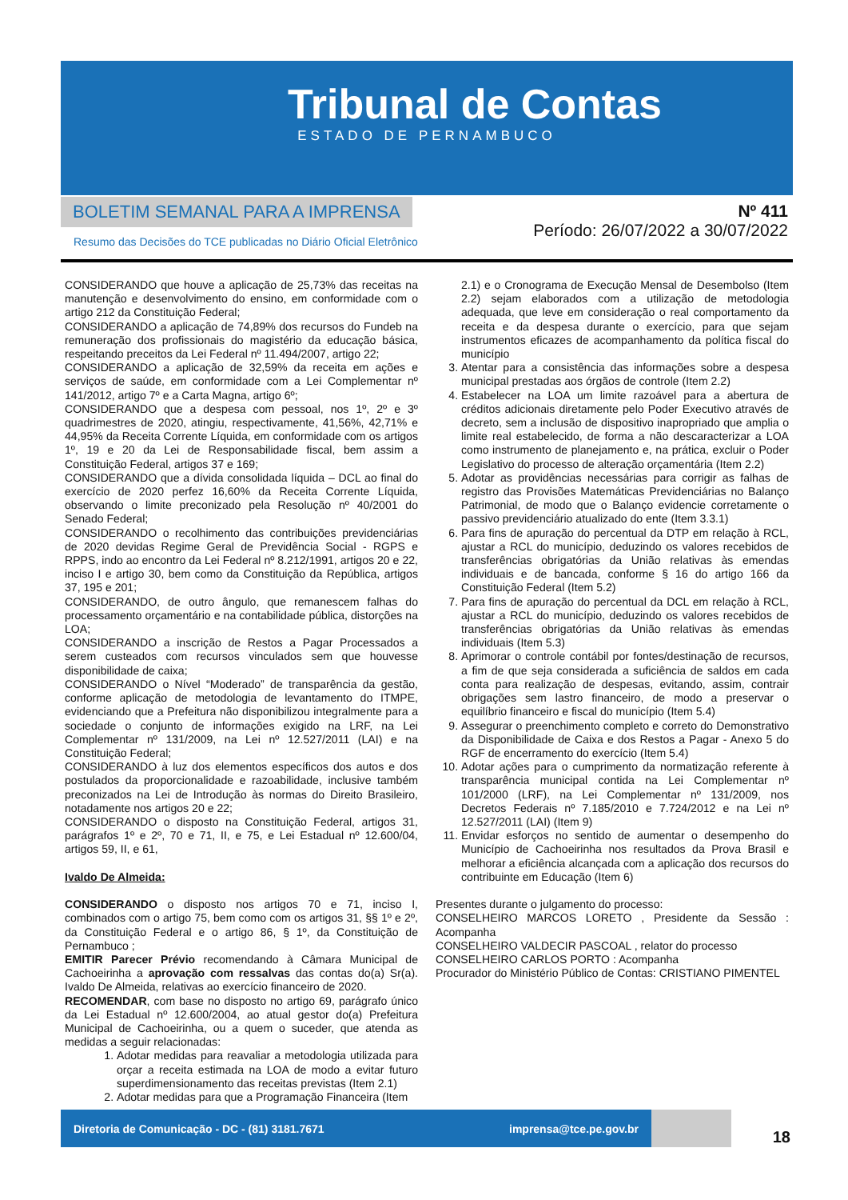Tribunal de Contas
ESTADO DE PERNAMBUCO
BOLETIM SEMANAL PARA A IMPRENSA
Resumo das Decisões do TCE publicadas no Diário Oficial Eletrônico
Nº 411
Período: 26/07/2022 a 30/07/2022
CONSIDERANDO que houve a aplicação de 25,73% das receitas na manutenção e desenvolvimento do ensino, em conformidade com o artigo 212 da Constituição Federal;
CONSIDERANDO a aplicação de 74,89% dos recursos do Fundeb na remuneração dos profissionais do magistério da educação básica, respeitando preceitos da Lei Federal nº 11.494/2007, artigo 22;
CONSIDERANDO a aplicação de 32,59% da receita em ações e serviços de saúde, em conformidade com a Lei Complementar nº 141/2012, artigo 7º e a Carta Magna, artigo 6º;
CONSIDERANDO que a despesa com pessoal, nos 1º, 2º e 3º quadrimestres de 2020, atingiu, respectivamente, 41,56%, 42,71% e 44,95% da Receita Corrente Líquida, em conformidade com os artigos 1º, 19 e 20 da Lei de Responsabilidade fiscal, bem assim a Constituição Federal, artigos 37 e 169;
CONSIDERANDO que a dívida consolidada líquida – DCL ao final do exercício de 2020 perfez 16,60% da Receita Corrente Líquida, observando o limite preconizado pela Resolução nº 40/2001 do Senado Federal;
CONSIDERANDO o recolhimento das contribuições previdenciárias de 2020 devidas Regime Geral de Previdência Social - RGPS e RPPS, indo ao encontro da Lei Federal nº 8.212/1991, artigos 20 e 22, inciso I e artigo 30, bem como da Constituição da República, artigos 37, 195 e 201;
CONSIDERANDO, de outro ângulo, que remanescem falhas do processamento orçamentário e na contabilidade pública, distorções na LOA;
CONSIDERANDO a inscrição de Restos a Pagar Processados a serem custeados com recursos vinculados sem que houvesse disponibilidade de caixa;
CONSIDERANDO o Nível “Moderado” de transparência da gestão, conforme aplicação de metodologia de levantamento do ITMPE, evidenciando que a Prefeitura não disponibilizou integralmente para a sociedade o conjunto de informações exigido na LRF, na Lei Complementar nº 131/2009, na Lei nº 12.527/2011 (LAI) e na Constituição Federal;
CONSIDERANDO à luz dos elementos específicos dos autos e dos postulados da proporcionalidade e razoabilidade, inclusive também preconizados na Lei de Introdução às normas do Direito Brasileiro, notadamente nos artigos 20 e 22;
CONSIDERANDO o disposto na Constituição Federal, artigos 31, parágrafos 1º e 2º, 70 e 71, II, e 75, e Lei Estadual nº 12.600/04, artigos 59, II, e 61,
Ivaldo De Almeida:
CONSIDERANDO o disposto nos artigos 70 e 71, inciso I, combinados com o artigo 75, bem como com os artigos 31, §§ 1º e 2º, da Constituição Federal e o artigo 86, § 1º, da Constituição de Pernambuco ;
EMITIR Parecer Prévio recomendando à Câmara Municipal de Cachoeirinha a aprovação com ressalvas das contas do(a) Sr(a). Ivaldo De Almeida, relativas ao exercício financeiro de 2020.
RECOMENDAR, com base no disposto no artigo 69, parágrafo único da Lei Estadual nº 12.600/2004, ao atual gestor do(a) Prefeitura Municipal de Cachoeirinha, ou a quem o suceder, que atenda as medidas a seguir relacionadas:
1. Adotar medidas para reavaliar a metodologia utilizada para orçar a receita estimada na LOA de modo a evitar futuro superdimensionamento das receitas previstas (Item 2.1)
2. Adotar medidas para que a Programação Financeira (Item
2.1) e o Cronograma de Execução Mensal de Desembolso (Item 2.2) sejam elaborados com a utilização de metodologia adequada, que leve em consideração o real comportamento da receita e da despesa durante o exercício, para que sejam instrumentos eficazes de acompanhamento da política fiscal do município
3. Atentar para a consistência das informações sobre a despesa municipal prestadas aos órgãos de controle (Item 2.2)
4. Estabelecer na LOA um limite razoável para a abertura de créditos adicionais diretamente pelo Poder Executivo através de decreto, sem a inclusão de dispositivo inapropriado que amplia o limite real estabelecido, de forma a não descaracterizar a LOA como instrumento de planejamento e, na prática, excluir o Poder Legislativo do processo de alteração orçamentária (Item 2.2)
5. Adotar as providências necessárias para corrigir as falhas de registro das Provisões Matemáticas Previdenciárias no Balanço Patrimonial, de modo que o Balanço evidencie corretamente o passivo previdenciário atualizado do ente (Item 3.3.1)
6. Para fins de apuração do percentual da DTP em relação à RCL, ajustar a RCL do município, deduzindo os valores recebidos de transferências obrigatórias da União relativas às emendas individuais e de bancada, conforme § 16 do artigo 166 da Constituição Federal (Item 5.2)
7. Para fins de apuração do percentual da DCL em relação à RCL, ajustar a RCL do município, deduzindo os valores recebidos de transferências obrigatórias da União relativas às emendas individuais (Item 5.3)
8. Aprimorar o controle contábil por fontes/destinação de recursos, a fim de que seja considerada a suficiência de saldos em cada conta para realização de despesas, evitando, assim, contrair obrigações sem lastro financeiro, de modo a preservar o equilíbrio financeiro e fiscal do município (Item 5.4)
9. Assegurar o preenchimento completo e correto do Demonstrativo da Disponibilidade de Caixa e dos Restos a Pagar - Anexo 5 do RGF de encerramento do exercício (Item 5.4)
10. Adotar ações para o cumprimento da normatização referente à transparência municipal contida na Lei Complementar nº 101/2000 (LRF), na Lei Complementar nº 131/2009, nos Decretos Federais nº 7.185/2010 e 7.724/2012 e na Lei nº 12.527/2011 (LAI) (Item 9)
11. Envidar esforços no sentido de aumentar o desempenho do Município de Cachoeirinha nos resultados da Prova Brasil e melhorar a eficiência alcançada com a aplicação dos recursos do contribuinte em Educação (Item 6)
Presentes durante o julgamento do processo:
CONSELHEIRO MARCOS LORETO , Presidente da Sessão : Acompanha
CONSELHEIRO VALDECIR PASCOAL , relator do processo
CONSELHEIRO CARLOS PORTO : Acompanha
Procurador do Ministério Público de Contas: CRISTIANO PIMENTEL
Diretoria de Comunicação - DC - (81) 3181.7671 imprensa@tce.pe.gov.br
18